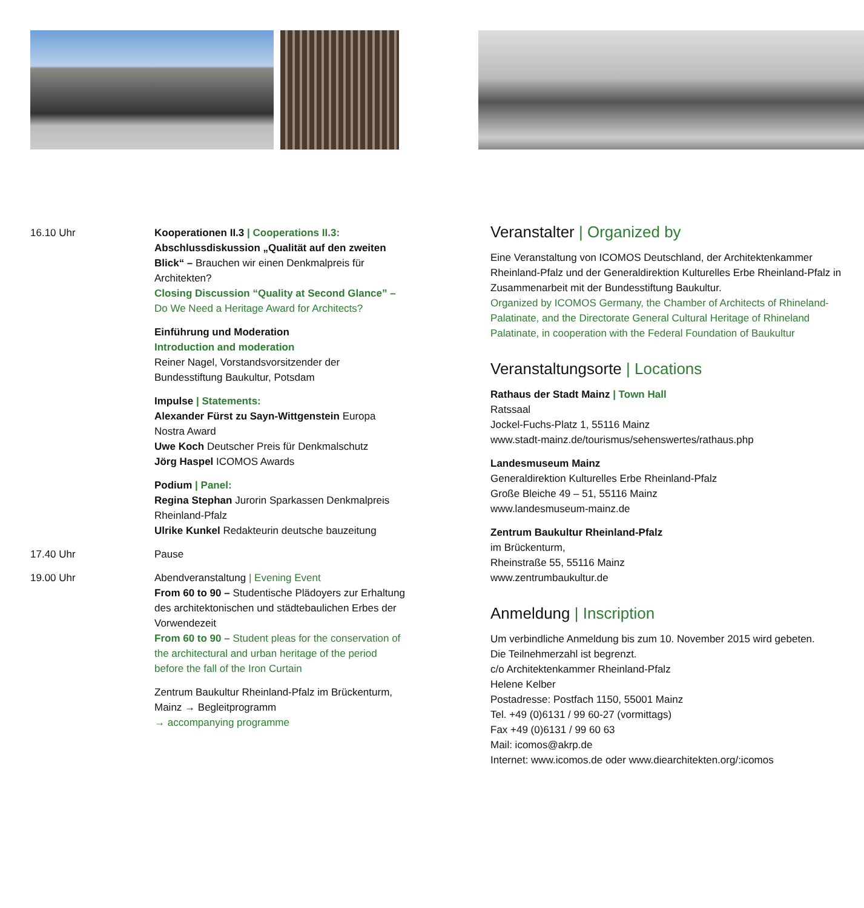16.10 Uhr Kooperationen II.3 | Cooperations II.3:
Abschlussdiskussion „Qualität auf den zweiten Blick“ – Brauchen wir einen Denkmal­preis für Architekten?
Closing Discussion “Quality at Second Glance” – Do We Need a Heritage Award for Architects?
Einführung und Moderation
Introduction and moderation
Reiner Nagel, Vorstandsvorsitzender der Bundesstiftung Baukultur, Potsdam
Impulse | Statements:
Alexander Fürst zu Sayn-Wittgenstein Europa Nostra Award
Uwe Koch Deutscher Preis für Denkmalschutz
Jörg Haspel ICOMOS Awards
Podium | Panel:
Regina Stephan Jurorin Sparkassen Denkmalpreis Rheinland-Pfalz
Ulrike Kunkel Redakteurin deutsche bauzeitung
17.40 Uhr Pause
19.00 Uhr Abendveranstaltung | Evening Event
From 60 to 90 – Studentische Plädoyers zur Erhaltung des architektonischen und städtebau­lichen Erbes der Vorwendezeit
From 60 to 90 – Student pleas for the conserva­tion of the architectural and urban heritage of the period before the fall of the Iron Curtain
Zentrum Baukultur Rheinland-Pfalz im Brückenturm, Mainz → Begleitprogramm
→ accompanying programme
Veranstalter | Organized by
Eine Veranstaltung von ICOMOS Deutschland, der Architektenkammer Rheinland-Pfalz und der Generaldirektion Kulturelles Erbe Rheinland-Pfalz in Zusammenarbeit mit der Bundesstiftung Baukultur.
Organized by ICOMOS Germany, the Chamber of Architects of Rhineland-Palatinate, and the Directorate General Cultural Heritage of Rhineland Palatinate, in cooperation with the Federal Foundation of Baukultur
Veranstaltungsorte | Locations
Rathaus der Stadt Mainz | Town Hall
Ratssaal
Jockel-Fuchs-Platz 1, 55116 Mainz
www.stadt-mainz.de/tourismus/sehenswertes/rathaus.php
Landesmuseum Mainz
Generaldirektion Kulturelles Erbe Rheinland-Pfalz
Große Bleiche 49 – 51, 55116 Mainz
www.landesmuseum-mainz.de
Zentrum Baukultur Rheinland-Pfalz
im Brückenturm,
Rheinstraße 55, 55116 Mainz
www.zentrumbaukultur.de
Anmeldung | Inscription
Um verbindliche Anmeldung bis zum 10. November 2015 wird gebeten.
Die Teilnehmerzahl ist begrenzt.
c/o Architektenkammer Rheinland-Pfalz
Helene Kelber
Postadresse: Postfach 1150, 55001 Mainz
Tel. +49 (0)6131 / 99 60-27 (vormittags)
Fax +49 (0)6131 / 99 60 63
Mail: icomos@akrp.de
Internet: www.icomos.de oder www.diearchitekten.org/:icomos